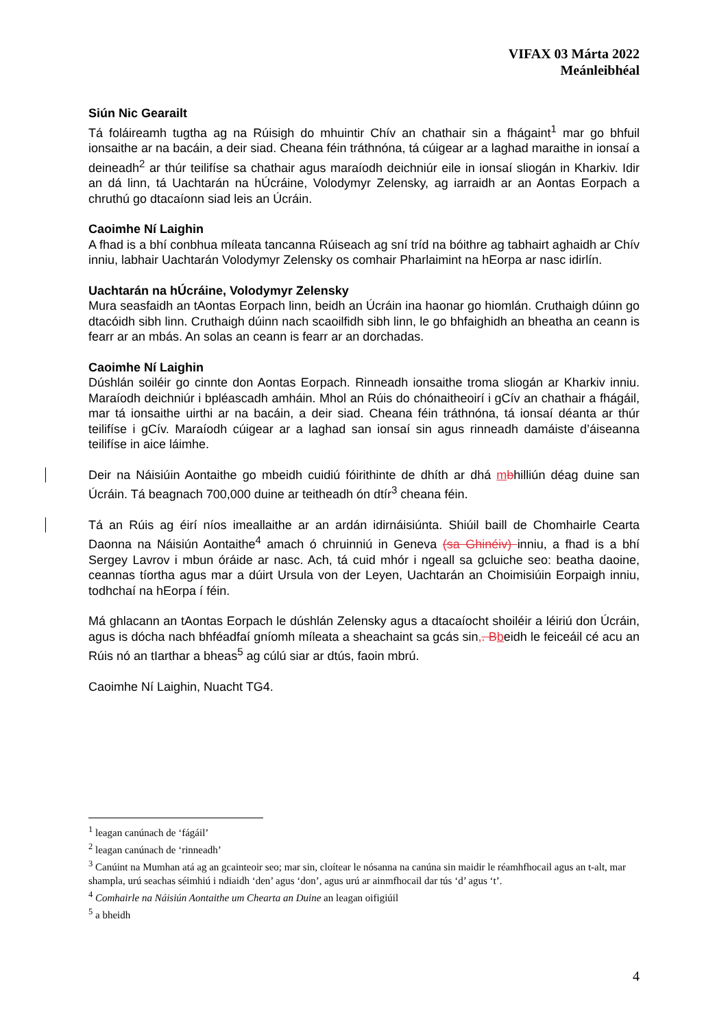VIFAX 03 Márta 2022
Meánleibhéal
Siún Nic Gearailt
Tá foláireamh tugtha ag na Rúisigh do mhuintir Chív an chathair sin a fhágaint<sup>1</sup> mar go bhfuil ionsaithe ar na bacáin, a deir siad. Cheana féin tráthnóna, tá cúigear ar a laghad maraithe in ionsaí a deineadh<sup>2</sup> ar thúr teilifíse sa chathair agus maraíodh deichniúr eile in ionsaí sliogán in Kharkiv. Idir an dá linn, tá Uachtarán na hÚcráine, Volodymyr Zelensky, ag iarraidh ar an Aontas Eorpach a chruthú go dtacaíonn siad leis an Úcráin.
Caoimhe Ní Laighin
A fhad is a bhí conbhua míleata tancanna Rúiseach ag sní tríd na bóithre ag tabhairt aghaidh ar Chív inniu, labhair Uachtarán Volodymyr Zelensky os comhair Pharlaimint na hEorpa ar nasc idirlín.
Uachtarán na hÚcráine, Volodymyr Zelensky
Mura seasfaidh an tAontas Eorpach linn, beidh an Úcráin ina haonar go hiomlán. Cruthaigh dúinn go dtacóidh sibh linn. Cruthaigh dúinn nach scaoilfidh sibh linn, le go bhfaighidh an bheatha an ceann is fearr ar an mbás. An solas an ceann is fearr ar an dorchadas.
Caoimhe Ní Laighin
Dúshlán soiléir go cinnte don Aontas Eorpach. Rinneadh ionsaithe troma sliogán ar Kharkiv inniu. Maraíodh deichniúr i bpléascadh amháin. Mhol an Rúis do chónaitheoirí i gCív an chathair a fhágáil, mar tá ionsaithe uirthi ar na bacáin, a deir siad. Cheana féin tráthnóna, tá ionsaí déanta ar thúr teilifíse i gCív. Maraíodh cúigear ar a laghad san ionsaí sin agus rinneadh damáiste d’áiseanna teilifíse in aice láimhe.
Deir na Náisiúin Aontaithe go mbeidh cuidiú fóirithinte de dhíth ar dhá mbhilliún déag duine san Úcráin. Tá beagnach 700,000 duine ar teitheadh ón dtír<sup>3</sup> cheana féin.
Tá an Rúis ag éirí níos imeallaithe ar an ardán idirnáisiúnta. Shiúil baill de Chomhairle Cearta Daonna na Náisiún Aontaithe<sup>4</sup> amach ó chruinniú in Geneva (sa Ghinéiv) inniu, a fhad is a bhí Sergey Lavrov i mbun óráide ar nasc. Ach, tá cuid mhór i ngeall sa gcluiche seo: beatha daoine, ceannas tíortha agus mar a dúirt Ursula von der Leyen, Uachtarán an Choimisiúin Eorpaigh inniu, todhchaí na hEorpa í féin.
Má ghlacann an tAontas Eorpach le dúshlán Zelensky agus a dtacaíocht shoiléir a léiriú don Úcráin, agus is dócha nach bhféadfaí gníomh míleata a sheachaint sa gcás sin,. B beidh le feiceáil cé acu an Rúis nó an tIarthar a bheas<sup>5</sup> ag cúlú siar ar dtús, faoin mbrú.
Caoimhe Ní Laighin, Nuacht TG4.
<sup>1</sup> leagan canúnach de ‘fágáil’
<sup>2</sup> leagan canúnach de ‘rinneadh’
<sup>3</sup> Canúint na Mumhan atá ag an gcainteoir seo; mar sin, cloítear le nósanna na canúna sin maidir le réamhfhocail agus an t-alt, mar shampla, urú seachas séimhiú i ndiaidh ‘den’ agus ‘don’, agus urú ar ainmfhocail dar tús ‘d’ agus ‘t’.
<sup>4</sup> Comhairle na Náisiún Aontaithe um Chearta an Duine an leagan oifigiúil
<sup>5</sup> a bheidh
4